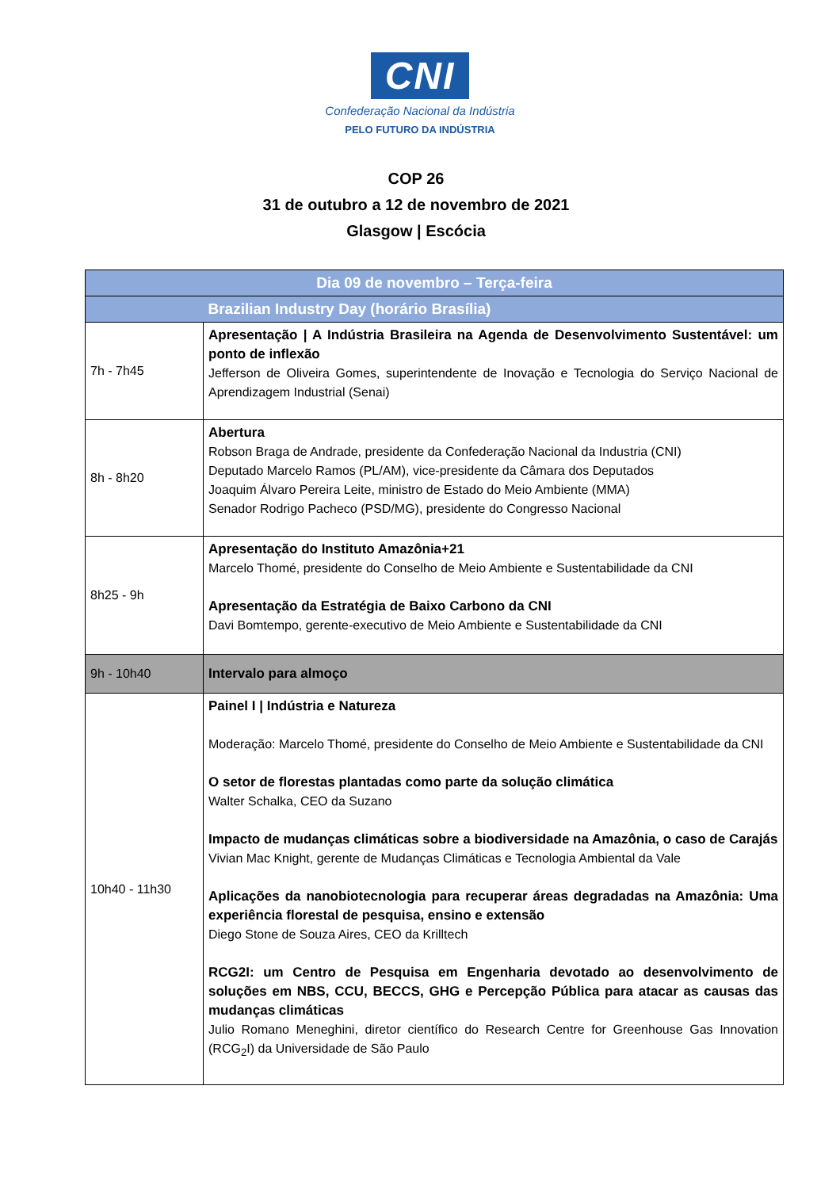CNI
Confederação Nacional da Indústria
PELO FUTURO DA INDÚSTRIA
COP 26
31 de outubro a 12 de novembro de 2021
Glasgow | Escócia
| Dia 09 de novembro – Terça-feira | |
| --- | --- |
| | Brazilian Industry Day (horário Brasília) |
| 7h - 7h45 | Apresentação / A Indústria Brasileira na Agenda de Desenvolvimento Sustentável: um ponto de inflexão Jefferson de Oliveira Gomes, superintendente de Inovação e Tecnologia do Serviço Nacional de Aprendizagem Industrial (Senai) |
| 8h - 8h20 | Abertura Robson Braga de Andrade, presidente da Confederação Nacional da Industria (CNI) Deputado Marcelo Ramos (PL/AM), vice-presidente da Câmara dos Deputados Joaquim Álvaro Pereira Leite, ministro de Estado do Meio Ambiente (MMA) Senador Rodrigo Pacheco (PSD/MG), presidente do Congresso Nacional |
| 8h25 - 9h | Apresentação do Instituto Amazônia+21 Marcelo Thomé, presidente do Conselho de Meio Ambiente e Sustentabilidade da CNI Apresentação da Estratégia de Baixo Carbono da CNI Davi Bomtempo, gerente-executivo de Meio Ambiente e Sustentabilidade da CNI |
| 9h - 10h40 | Intervalo para almoço |
| 10h40 - 11h30 | Painel I / Indústria e Natureza Moderação: Marcelo Thomé, presidente do Conselho de Meio Ambiente e Sustentabilidade da CNI O setor de florestas plantadas como parte da solução climática Walter Schalka, CEO da Suzano Impacto de mudanças climáticas sobre a biodiversidade na Amazônia, o caso de Carajás Vivian Mac Knight, gerente de Mudanças Climáticas e Tecnologia Ambiental da Vale Aplicações da nanobiotecnologia para recuperar áreas degradadas na Amazônia: Uma experiência florestal de pesquisa, ensino e extensão Diego Stone de Souza Aires, CEO da Krilltech RCG2I: um Centro de Pesquisa em Engenharia devotado ao desenvolvimento de soluções em NBS, CCU, BECCS, GHG e Percepção Pública para atacar as causas das mudanças climáticas Julio Romano Meneghini, diretor científico do Research Centre for Greenhouse Gas Innovation (RCG<sub>2</sub>I) da Universidade de São Paulo |